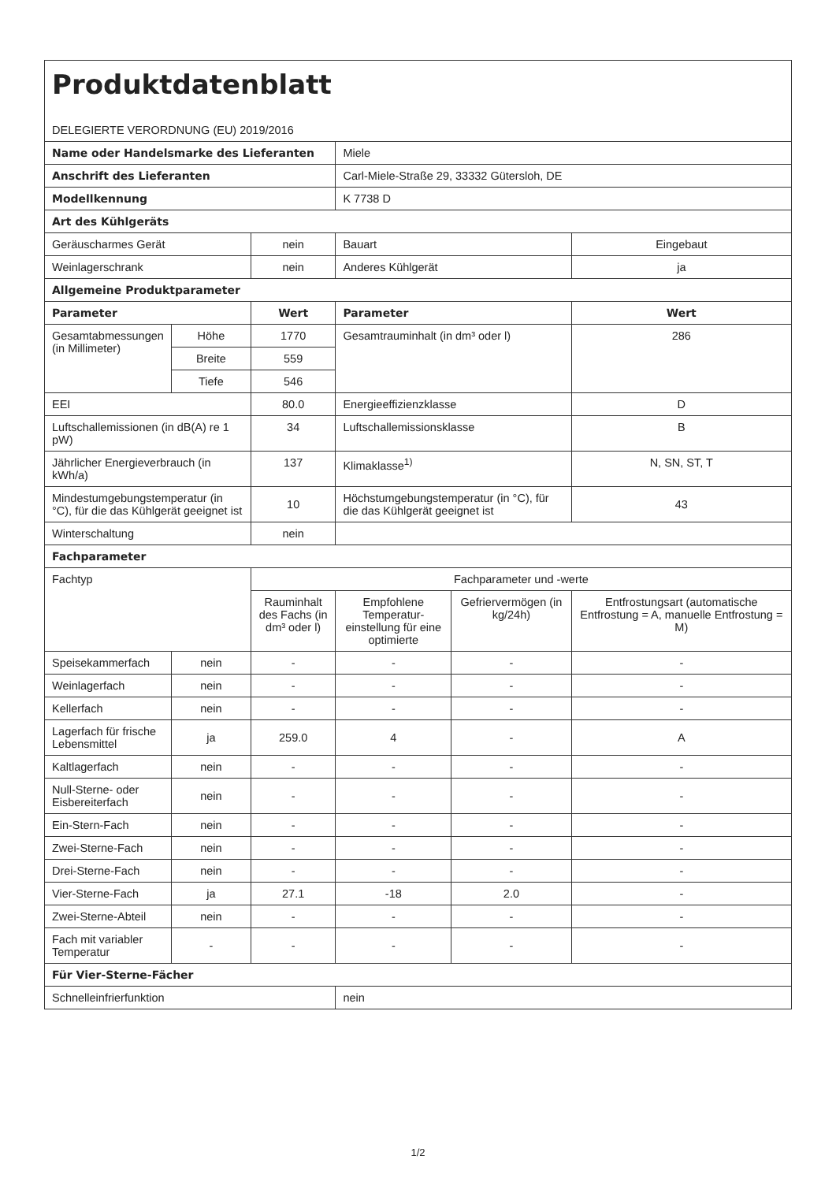| Produktdatenblatt DELEGIERTE VERORDNUNG (EU) 2019/2016 | | | | | |
| Name oder Handelsmarke des Lieferanten | | | Miele | | |
| Anschrift des Lieferanten | | | Carl-Miele-Straße 29, 33332 Gütersloh, DE | | |
| Modellkennung | | | K 7738 D | | |
| Art des Kühlgeräts | | | | | |
| Geräuscharmes Gerät | | nein | Bauart | | Eingebaut |
| Weinlagerschrank | | nein | Anderes Kühlgerät | | ja |
| Allgemeine Produktparameter | | | | | |
| Parameter | | Wert | Parameter | | Wert |
| Gesamtabmessungen (in Millimeter) | Höhe | 1770 | Gesamtrauminhalt (in dm³ oder l) | | 286 |
| | Breite | 559 | | | |
| | Tiefe | 546 | | | |
| EEI | | 80.0 | Energieeffizienzklasse | | D |
| Luftschallemissionen (in dB(A) re 1 pW) | | 34 | Luftschallemissionsklasse | | B |
| Jährlicher Energieverbrauch (in kWh/a) | | 137 | Klimaklasse<sup>1)</sup> | | N, SN, ST, T |
| Mindestumgebungstemperatur (in °C), für die das Kühlgerät geeignet ist | | 10 | Höchstumgebungstemperatur (in °C), für die das Kühlgerät geeignet ist | | 43 |
| Winterschaltung | | nein | | | |
| Fachparameter | | | | | |
| Fachtyp | | Fachparameter und -werte | | | |
| | | Rauminhalt des Fachs (in dm³ oder l) | Empfohlene Temperatur-einstellung für eine optimierte | Gefriervermögen (in kg/24h) | Entfrostungsart (automatische Entfrostung = A, manuelle Entfrostung = M) |
| Speisekammerfach | nein | - | - | - | - |
| Weinlagerfach | nein | - | - | - | - |
| Kellerfach | nein | - | - | - | - |
| Lagerfach für frische Lebensmittel | ja | 259.0 | 4 | - | A |
| Kaltlagerfach | nein | - | - | - | - |
| Null-Sterne- oder Eisbereiterfach | nein | - | - | - | - |
| Ein-Stern-Fach | nein | - | - | - | - |
| Zwei-Sterne-Fach | nein | - | - | - | - |
| Drei-Sterne-Fach | nein | - | - | - | - |
| Vier-Sterne-Fach | ja | 27.1 | -18 | 2.0 | - |
| Zwei-Sterne-Abteil | nein | - | - | - | - |
| Fach mit variabler Temperatur | - | - | - | - | - |
| Für Vier-Sterne-Fächer | | | | | |
| Schnelleinfrierfunktion | | | nein | | |
1/2